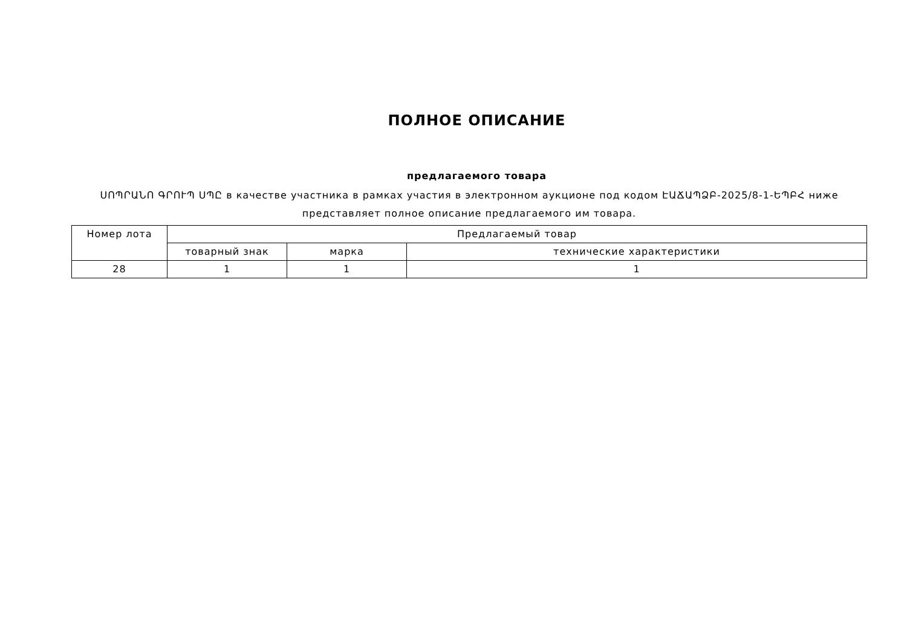ПОЛНОЕ ОПИСАНИЕ
предлагаемого товара
ՍՈՊՐԱՆՈ ԳՐՈՒՊ ՍՊԸ в качестве участника в рамках участия в электронном аукционе под кодом ԷԱՃԱՊՁԲ-2025/8-1-ԵՊԲՀ ниже представляет полное описание предлагаемого им товара.
| Номер лота | Предлагаемый товар | | |
| --- | --- | --- | --- |
| | товарный знак | марка | технические характеристики |
| 28 | 1 | 1 | 1 |